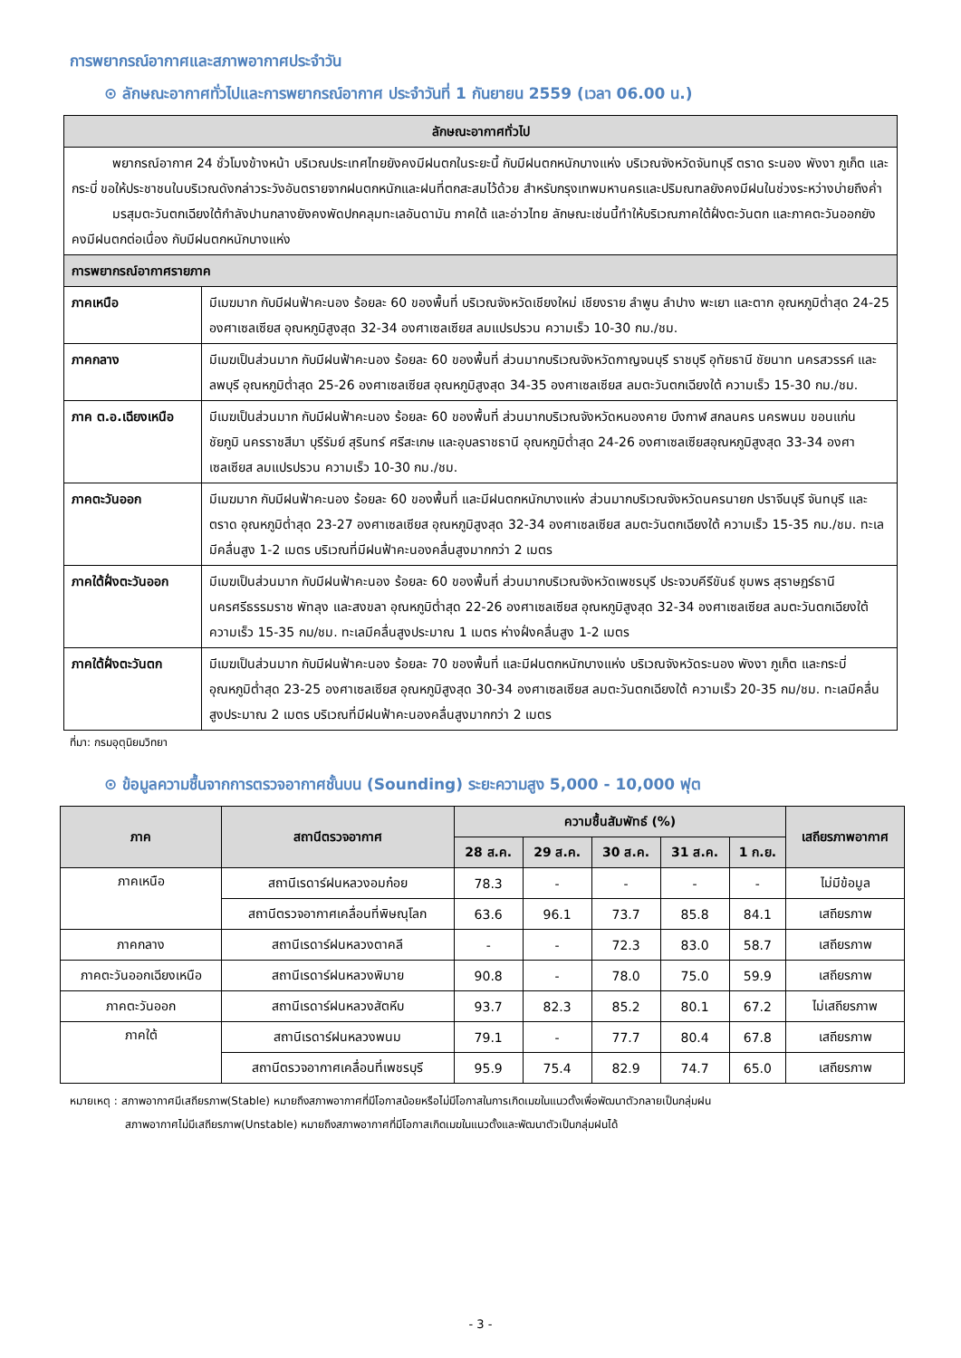การพยากรณ์อากาศและสภาพอากาศประจำวัน
⊙ ลักษณะอากาศทั่วไปและการพยากรณ์อากาศ ประจำวันที่ 1 กันยายน 2559 (เวลา 06.00 น.)
| ลักษณะอากาศทั่วไป | |
| --- | --- |
| พยากรณ์อากาศ 24 ชั่วโมงข้างหน้า บริเวณประเทศไทยยังคงมีฝนตกในระยะนี้ กับมีฝนตกหนักบางแห่ง บริเวณจังหวัดจันทบุรี ตราด ระนอง พังงา ภูเก็ต และกระบี่ ขอให้ประชาชนในบริเวณดังกล่าวระวังอันตรายจากฝนตกหนักและฝนที่ตกสะสมไว้ด้วย สำหรับกรุงเทพมหานครและปริมณฑลยังคงมีฝนในช่วงระหว่างบ่ายถึงค่ำ มรสุมตะวันตกเฉียงใต้กำลังปานกลางยังคงพัดปกคลุมทะเลอันดามัน ภาคใต้ และอ่าวไทย ลักษณะเช่นนี้ทำให้บริเวณภาคใต้ฝั่งตะวันตก และภาคตะวันออกยังคงมีฝนตกต่อเนื่อง กับมีฝนตกหนักบางแห่ง | |
| การพยากรณ์อากาศรายภาค | |
| ภาคเหนือ | มีเมฆมาก กับมีฝนฟ้าคะนอง ร้อยละ 60 ของพื้นที่ บริเวณจังหวัดเชียงใหม่ เชียงราย ลำพูน ลำปาง พะเยา และตาก อุณหภูมิต่ำสุด 24-25 องศาเซลเซียส อุณหภูมิสูงสุด 32-34 องศาเซลเซียส ลมแปรปรวน ความเร็ว 10-30 กม./ชม. |
| ภาคกลาง | มีเมฆเป็นส่วนมาก กับมีฝนฟ้าคะนอง ร้อยละ 60 ของพื้นที่ ส่วนมากบริเวณจังหวัดกาญจนบุรี ราชบุรี อุทัยธานี ชัยนาท นครสวรรค์ และลพบุรี อุณหภูมิต่ำสุด 25-26 องศาเซลเซียส อุณหภูมิสูงสุด 34-35 องศาเซลเซียส ลมตะวันตกเฉียงใต้ ความเร็ว 15-30 กม./ชม. |
| ภาค ต.อ.เฉียงเหนือ | มีเมฆเป็นส่วนมาก กับมีฝนฟ้าคะนอง ร้อยละ 60 ของพื้นที่ ส่วนมากบริเวณจังหวัดหนองคาย บึงกาฬ สกลนคร นครพนม ขอนแก่น ชัยภูมิ นครราชสีมา บุรีรัมย์ สุรินทร์ ศรีสะเกษ และอุบลราชธานี อุณหภูมิต่ำสุด 24-26 องศาเซลเซียสอุณหภูมิสูงสุด 33-34 องศาเซลเซียส ลมแปรปรวน ความเร็ว 10-30 กม./ชม. |
| ภาคตะวันออก | มีเมฆมาก กับมีฝนฟ้าคะนอง ร้อยละ 60 ของพื้นที่ และมีฝนตกหนักบางแห่ง ส่วนมากบริเวณจังหวัดนครนายก ปราจีนบุรี จันทบุรี และตราด อุณหภูมิต่ำสุด 23-27 องศาเซลเซียส อุณหภูมิสูงสุด 32-34 องศาเซลเซียส ลมตะวันตกเฉียงใต้ ความเร็ว 15-35 กม./ชม. ทะเลมีคลื่นสูง 1-2 เมตร บริเวณที่มีฝนฟ้าคะนองคลื่นสูงมากกว่า 2 เมตร |
| ภาคใต้ฝั่งตะวันออก | มีเมฆเป็นส่วนมาก กับมีฝนฟ้าคะนอง ร้อยละ 60 ของพื้นที่ ส่วนมากบริเวณจังหวัดเพชรบุรี ประจวบคีรีขันธ์ ชุมพร สุราษฎร์ธานี นครศรีธรรมราช พัทลุง และสงขลา อุณหภูมิต่ำสุด 22-26 องศาเซลเซียส อุณหภูมิสูงสุด 32-34 องศาเซลเซียส ลมตะวันตกเฉียงใต้ ความเร็ว 15-35 กม/ชม. ทะเลมีคลื่นสูงประมาณ 1 เมตร ห่างฝั่งคลื่นสูง 1-2 เมตร |
| ภาคใต้ฝั่งตะวันตก | มีเมฆเป็นส่วนมาก กับมีฝนฟ้าคะนอง ร้อยละ 70 ของพื้นที่ และมีฝนตกหนักบางแห่ง บริเวณจังหวัดระนอง พังงา ภูเก็ต และกระบี่ อุณหภูมิต่ำสุด 23-25 องศาเซลเซียส อุณหภูมิสูงสุด 30-34 องศาเซลเซียส ลมตะวันตกเฉียงใต้ ความเร็ว 20-35 กม/ชม. ทะเลมีคลื่นสูงประมาณ 2 เมตร บริเวณที่มีฝนฟ้าคะนองคลื่นสูงมากกว่า 2 เมตร |
ที่มา: กรมอุตุนิยมวิทยา
⊙ ข้อมูลความชื้นจากการตรวจอากาศชั้นบน (Sounding) ระยะความสูง 5,000 - 10,000 ฟุต
| ภาค | สถานีตรวจอากาศ | ความชื้นสัมพัทธ์ (%) | | | | | เสถียรภาพอากาศ |
| --- | --- | --- | --- | --- | --- | --- | --- |
| | | 28 ส.ค. | 29 ส.ค. | 30 ส.ค. | 31 ส.ค. | 1 ก.ย. | |
| ภาคเหนือ | สถานีเรดาร์ฝนหลวงอมก๋อย | 78.3 | - | - | - | - | ไม่มีข้อมูล |
| | สถานีตรวจอากาศเคลื่อนที่พิษณุโลก | 63.6 | 96.1 | 73.7 | 85.8 | 84.1 | เสถียรภาพ |
| ภาคกลาง | สถานีเรดาร์ฝนหลวงตาคลี | - | - | 72.3 | 83.0 | 58.7 | เสถียรภาพ |
| ภาคตะวันออกเฉียงเหนือ | สถานีเรดาร์ฝนหลวงพิมาย | 90.8 | - | 78.0 | 75.0 | 59.9 | เสถียรภาพ |
| ภาคตะวันออก | สถานีเรดาร์ฝนหลวงสัตหีบ | 93.7 | 82.3 | 85.2 | 80.1 | 67.2 | ไม่เสถียรภาพ |
| ภาคใต้ | สถานีเรดาร์ฝนหลวงพนม | 79.1 | - | 77.7 | 80.4 | 67.8 | เสถียรภาพ |
| | สถานีตรวจอากาศเคลื่อนที่เพชรบุรี | 95.9 | 75.4 | 82.9 | 74.7 | 65.0 | เสถียรภาพ |
หมายเหตุ : สภาพอากาศมีเสถียรภาพ(Stable) หมายถึงสภาพอากาศที่มีโอกาสน้อยหรือไม่มีโอกาสในการเกิดเมฆในแนวตั้งเพื่อพัฒนาตัวกลายเป็นกลุ่มฝน
สภาพอากาศไม่มีเสถียรภาพ(Unstable) หมายถึงสภาพอากาศที่มีโอกาสเกิดเมฆในแนวตั้งและพัฒนาตัวเป็นกลุ่มฝนได้
- 3 -